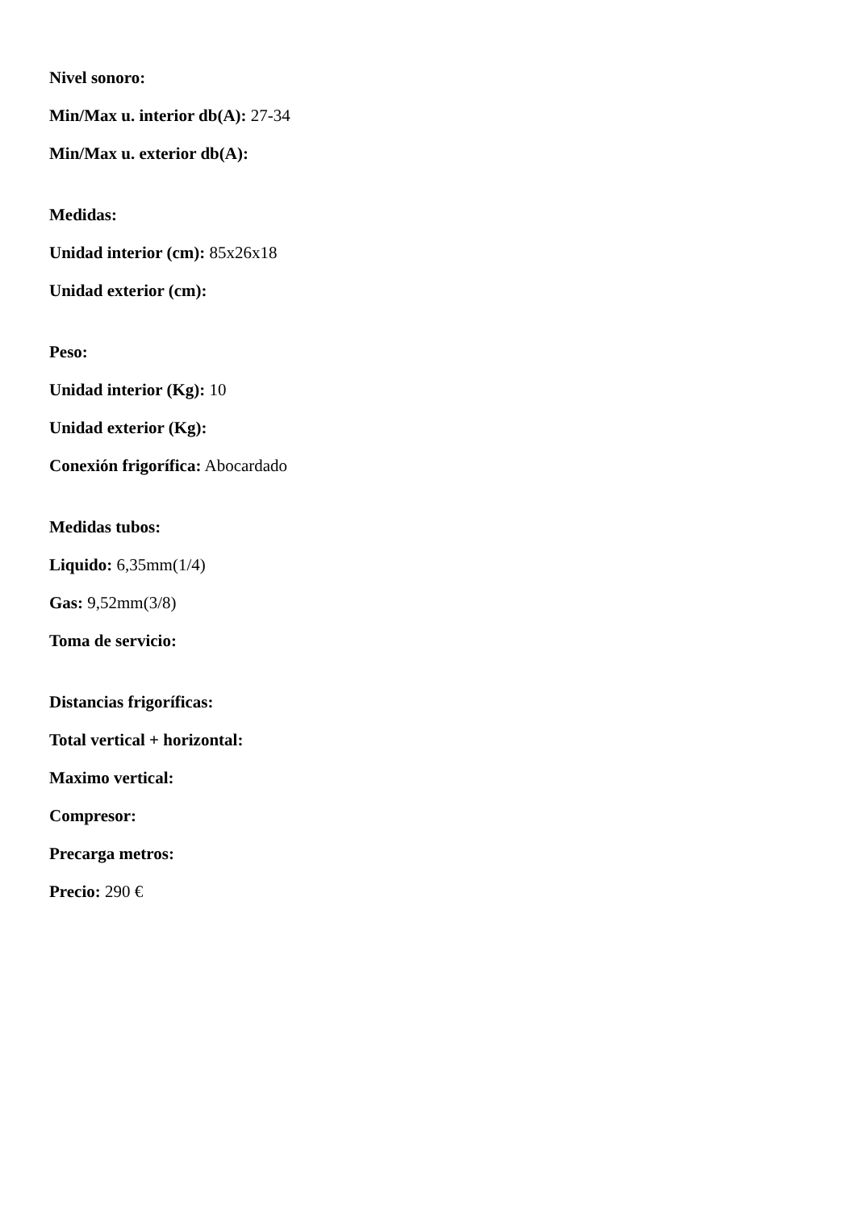Nivel sonoro:
Min/Max u. interior db(A): 27-34
Min/Max u. exterior db(A):
Medidas:
Unidad interior (cm): 85x26x18
Unidad exterior (cm):
Peso:
Unidad interior (Kg): 10
Unidad exterior (Kg):
Conexión frigorífica: Abocardado
Medidas tubos:
Liquido: 6,35mm(1/4)
Gas: 9,52mm(3/8)
Toma de servicio:
Distancias frigoríficas:
Total vertical + horizontal:
Maximo vertical:
Compresor:
Precarga metros:
Precio: 290 €